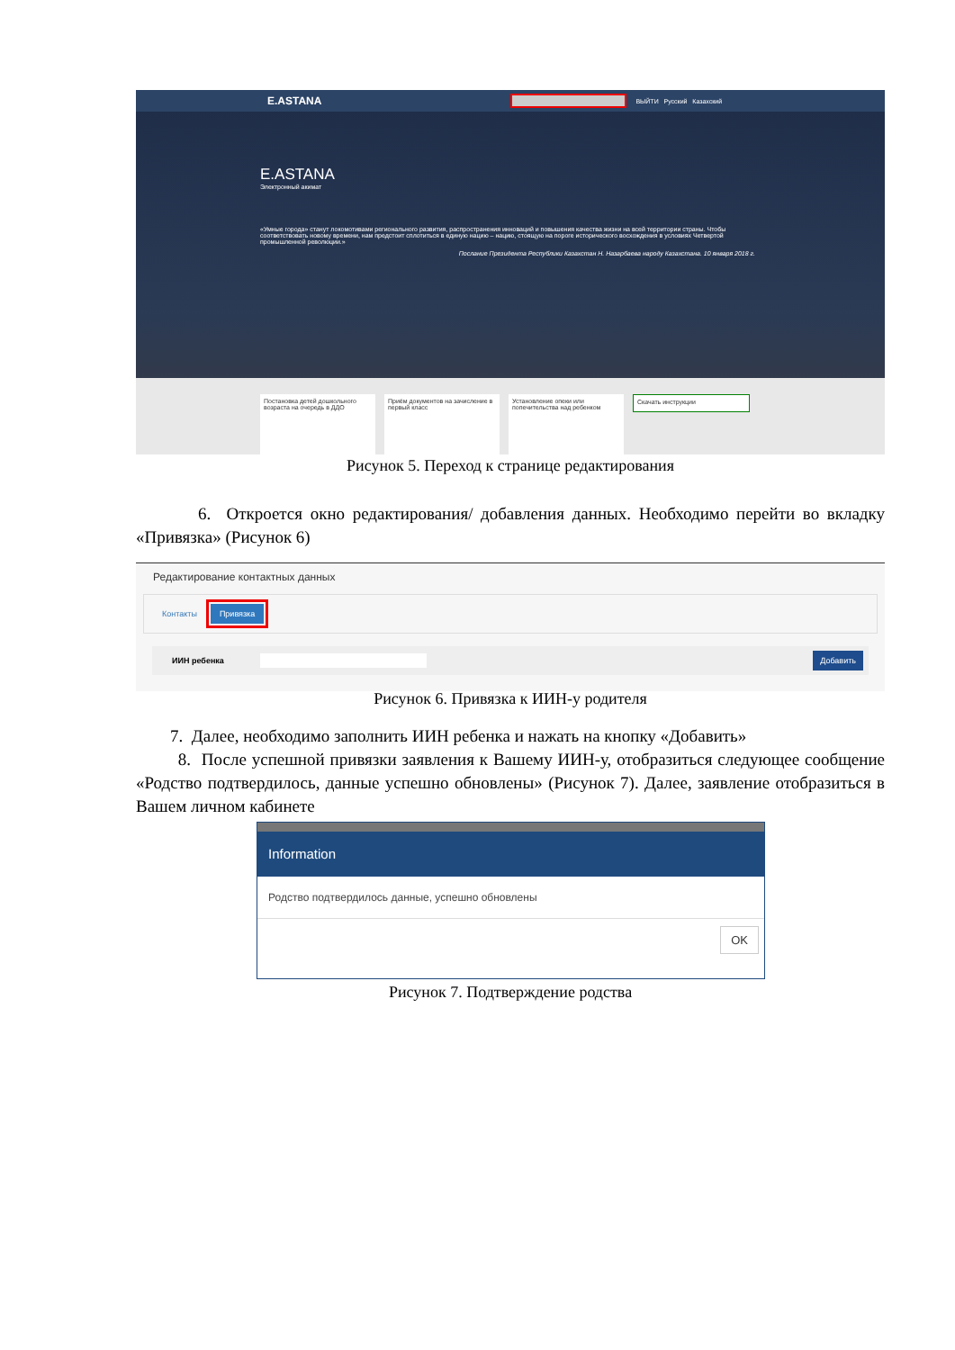E.ASTANA ВЫЙТИ Русский Казахский
E.ASTANA
Электронный акимат
«Умные города» станут локомотивами регионального развития, распространения инноваций и повышения качества жизни на всей территории страны. Чтобы соответствовать новому времени, нам предстоит сплотиться в единую нацию – нацию, стоящую на пороге исторического восхождения в условиях Четвертой промышленной революции.»
Послание Президента Республики Казахстан Н. Назарбаева народу Казахстана. 10 января 2018 г.
Постановка детей дошкольного возраста на очередь в ДДО
Приём документов на зачисление в первый класс
Установление опеки или попечительства над ребенком
Скачать инструкции
Рисунок 5. Переход к странице редактирования
6. Откроется окно редактирования/ добавления данных. Необходимо перейти во вкладку «Привязка» (Рисунок 6)
Редактирование контактных данных
Контакты Привязка
ИИН ребенка Добавить
Рисунок 6. Привязка к ИИН-у родителя
7. Далее, необходимо заполнить ИИН ребенка и нажать на кнопку «Добавить»
8. После успешной привязки заявления к Вашему ИИН-у, отобразиться следующее сообщение «Родство подтвердилось, данные успешно обновлены» (Рисунок 7). Далее, заявление отобразиться в Вашем личном кабинете
Information
Родство подтвердилось данные, успешно обновлены
OK
Рисунок 7. Подтверждение родства